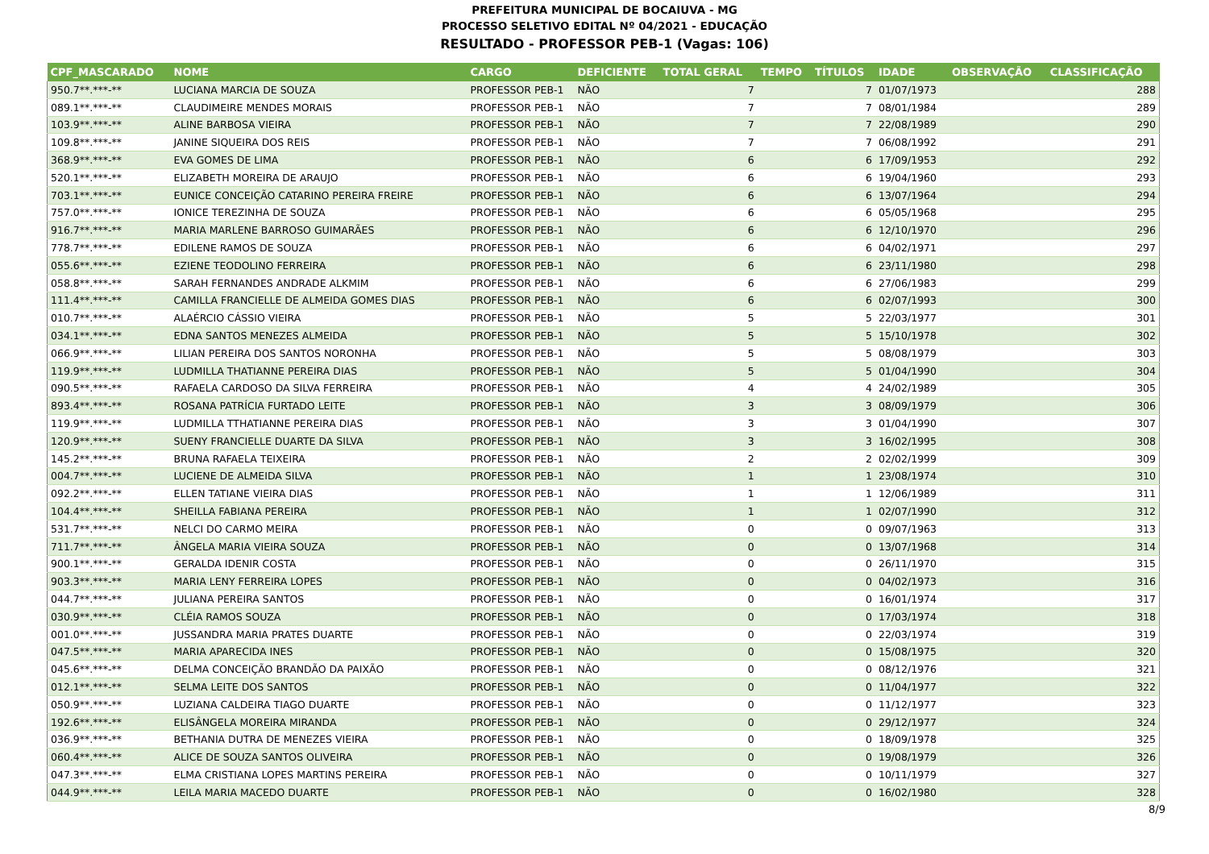PREFEITURA MUNICIPAL DE BOCAIUVA - MG
PROCESSO SELETIVO EDITAL Nº 04/2021 - EDUCAÇÃO
RESULTADO - PROFESSOR PEB-1 (Vagas: 106)
| CPF_MASCARADO | NOME | CARGO | DEFICIENTE | TOTAL GERAL | TEMPO | TÍTULOS | IDADE | OBSERVAÇÃO | CLASSIFICAÇÃO |
| --- | --- | --- | --- | --- | --- | --- | --- | --- | --- |
| 950.7**.***-** | LUCIANA MARCIA DE SOUZA | PROFESSOR PEB-1 | NÃO | 7 | | 7 | 01/07/1973 | | 288 |
| 089.1**.***-** | CLAUDIMEIRE MENDES MORAIS | PROFESSOR PEB-1 | NÃO | 7 | | 7 | 08/01/1984 | | 289 |
| 103.9**.***-** | ALINE BARBOSA VIEIRA | PROFESSOR PEB-1 | NÃO | 7 | | 7 | 22/08/1989 | | 290 |
| 109.8**.***-** | JANINE SIQUEIRA DOS REIS | PROFESSOR PEB-1 | NÃO | 7 | | 7 | 06/08/1992 | | 291 |
| 368.9**.***-** | EVA GOMES DE LIMA | PROFESSOR PEB-1 | NÃO | 6 | | 6 | 17/09/1953 | | 292 |
| 520.1**.***-** | ELIZABETH MOREIRA DE ARAUJO | PROFESSOR PEB-1 | NÃO | 6 | | 6 | 19/04/1960 | | 293 |
| 703.1**.***-** | EUNICE CONCEIÇÃO CATARINO PEREIRA FREIRE | PROFESSOR PEB-1 | NÃO | 6 | | 6 | 13/07/1964 | | 294 |
| 757.0**.***-** | IONICE TEREZINHA DE SOUZA | PROFESSOR PEB-1 | NÃO | 6 | | 6 | 05/05/1968 | | 295 |
| 916.7**.***-** | MARIA MARLENE BARROSO GUIMARÃES | PROFESSOR PEB-1 | NÃO | 6 | | 6 | 12/10/1970 | | 296 |
| 778.7**.***-** | EDILENE RAMOS DE SOUZA | PROFESSOR PEB-1 | NÃO | 6 | | 6 | 04/02/1971 | | 297 |
| 055.6**.***-** | EZIENE TEODOLINO FERREIRA | PROFESSOR PEB-1 | NÃO | 6 | | 6 | 23/11/1980 | | 298 |
| 058.8**.***-** | SARAH FERNANDES ANDRADE ALKMIM | PROFESSOR PEB-1 | NÃO | 6 | | 6 | 27/06/1983 | | 299 |
| 111.4**.***-** | CAMILLA FRANCIELLE DE ALMEIDA GOMES DIAS | PROFESSOR PEB-1 | NÃO | 6 | | 6 | 02/07/1993 | | 300 |
| 010.7**.***-** | ALAÉRCIO CÁSSIO VIEIRA | PROFESSOR PEB-1 | NÃO | 5 | | 5 | 22/03/1977 | | 301 |
| 034.1**.***-** | EDNA SANTOS MENEZES ALMEIDA | PROFESSOR PEB-1 | NÃO | 5 | | 5 | 15/10/1978 | | 302 |
| 066.9**.***-** | LILIAN PEREIRA DOS SANTOS NORONHA | PROFESSOR PEB-1 | NÃO | 5 | | 5 | 08/08/1979 | | 303 |
| 119.9**.***-** | LUDMILLA THATIANNE PEREIRA DIAS | PROFESSOR PEB-1 | NÃO | 5 | | 5 | 01/04/1990 | | 304 |
| 090.5**.***-** | RAFAELA CARDOSO DA SILVA FERREIRA | PROFESSOR PEB-1 | NÃO | 4 | | 4 | 24/02/1989 | | 305 |
| 893.4**.***-** | ROSANA PATRÍCIA FURTADO LEITE | PROFESSOR PEB-1 | NÃO | 3 | | 3 | 08/09/1979 | | 306 |
| 119.9**.***-** | LUDMILLA TTHATIANNE PEREIRA DIAS | PROFESSOR PEB-1 | NÃO | 3 | | 3 | 01/04/1990 | | 307 |
| 120.9**.***-** | SUENY FRANCIELLE DUARTE DA SILVA | PROFESSOR PEB-1 | NÃO | 3 | | 3 | 16/02/1995 | | 308 |
| 145.2**.***-** | BRUNA RAFAELA TEIXEIRA | PROFESSOR PEB-1 | NÃO | 2 | | 2 | 02/02/1999 | | 309 |
| 004.7**.***-** | LUCIENE DE ALMEIDA SILVA | PROFESSOR PEB-1 | NÃO | 1 | | 1 | 23/08/1974 | | 310 |
| 092.2**.***-** | ELLEN TATIANE VIEIRA DIAS | PROFESSOR PEB-1 | NÃO | 1 | | 1 | 12/06/1989 | | 311 |
| 104.4**.***-** | SHEILLA FABIANA PEREIRA | PROFESSOR PEB-1 | NÃO | 1 | | 1 | 02/07/1990 | | 312 |
| 531.7**.***-** | NELCI DO CARMO MEIRA | PROFESSOR PEB-1 | NÃO | 0 | | 0 | 09/07/1963 | | 313 |
| 711.7**.***-** | ÂNGELA MARIA VIEIRA SOUZA | PROFESSOR PEB-1 | NÃO | 0 | | 0 | 13/07/1968 | | 314 |
| 900.1**.***-** | GERALDA IDENIR COSTA | PROFESSOR PEB-1 | NÃO | 0 | | 0 | 26/11/1970 | | 315 |
| 903.3**.***-** | MARIA LENY FERREIRA LOPES | PROFESSOR PEB-1 | NÃO | 0 | | 0 | 04/02/1973 | | 316 |
| 044.7**.***-** | JULIANA PEREIRA SANTOS | PROFESSOR PEB-1 | NÃO | 0 | | 0 | 16/01/1974 | | 317 |
| 030.9**.***-** | CLÉIA RAMOS SOUZA | PROFESSOR PEB-1 | NÃO | 0 | | 0 | 17/03/1974 | | 318 |
| 001.0**.***-** | JUSSANDRA MARIA PRATES DUARTE | PROFESSOR PEB-1 | NÃO | 0 | | 0 | 22/03/1974 | | 319 |
| 047.5**.***-** | MARIA APARECIDA INES | PROFESSOR PEB-1 | NÃO | 0 | | 0 | 15/08/1975 | | 320 |
| 045.6**.***-** | DELMA CONCEIÇÃO BRANDÃO DA PAIXÃO | PROFESSOR PEB-1 | NÃO | 0 | | 0 | 08/12/1976 | | 321 |
| 012.1**.***-** | SELMA LEITE DOS SANTOS | PROFESSOR PEB-1 | NÃO | 0 | | 0 | 11/04/1977 | | 322 |
| 050.9**.***-** | LUZIANA CALDEIRA TIAGO DUARTE | PROFESSOR PEB-1 | NÃO | 0 | | 0 | 11/12/1977 | | 323 |
| 192.6**.***-** | ELISÂNGELA MOREIRA MIRANDA | PROFESSOR PEB-1 | NÃO | 0 | | 0 | 29/12/1977 | | 324 |
| 036.9**.***-** | BETHANIA DUTRA DE MENEZES VIEIRA | PROFESSOR PEB-1 | NÃO | 0 | | 0 | 18/09/1978 | | 325 |
| 060.4**.***-** | ALICE DE SOUZA SANTOS OLIVEIRA | PROFESSOR PEB-1 | NÃO | 0 | | 0 | 19/08/1979 | | 326 |
| 047.3**.***-** | ELMA CRISTIANA LOPES MARTINS PEREIRA | PROFESSOR PEB-1 | NÃO | 0 | | 0 | 10/11/1979 | | 327 |
| 044.9**.***-** | LEILA MARIA MACEDO DUARTE | PROFESSOR PEB-1 | NÃO | 0 | | 0 | 16/02/1980 | | 328 |
8/9